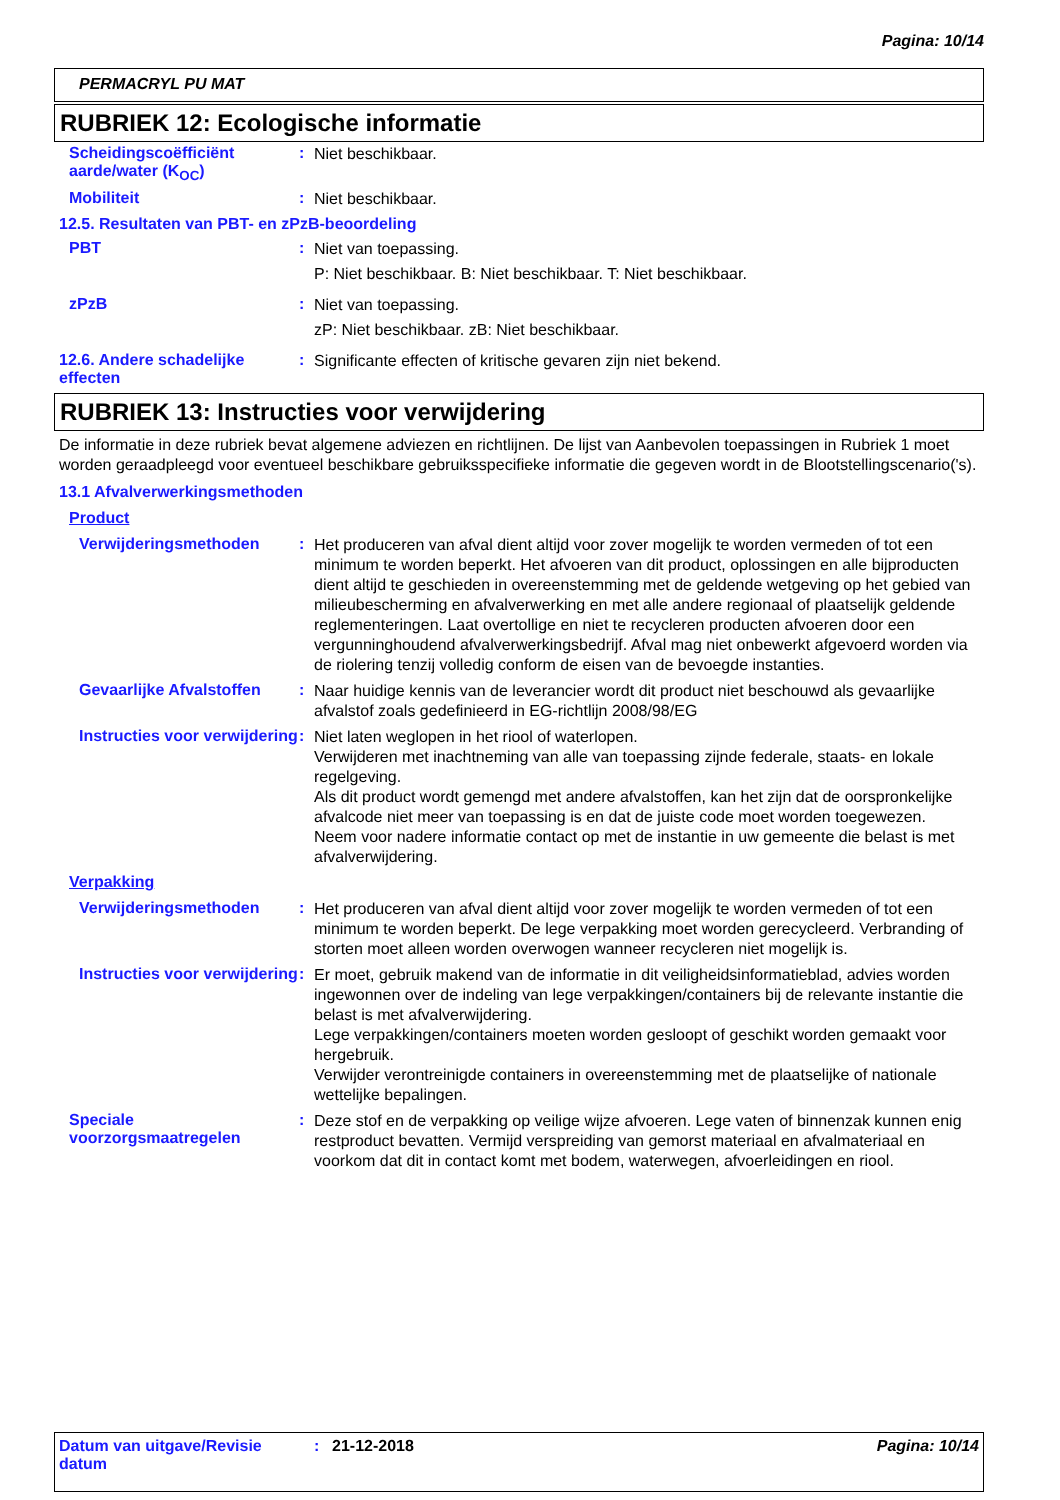Pagina: 10/14
PERMACRYL PU MAT
RUBRIEK 12: Ecologische informatie
Scheidingscoëfficiënt aarde/water (K<sub>OC</sub>)
:
Niet beschikbaar.
Mobiliteit :
Niet beschikbaar.
12.5. Resultaten van PBT- en zPzB-beoordeling
PBT :
Niet van toepassing.
P: Niet beschikbaar. B: Niet beschikbaar. T: Niet beschikbaar.
zPzB :
Niet van toepassing.
zP: Niet beschikbaar. zB: Niet beschikbaar.
12.6. Andere schadelijke effecten
:
Significante effecten of kritische gevaren zijn niet bekend.
RUBRIEK 13: Instructies voor verwijdering
De informatie in deze rubriek bevat algemene adviezen en richtlijnen. De lijst van Aanbevolen toepassingen in Rubriek 1 moet worden geraadpleegd voor eventueel beschikbare gebruiksspecifieke informatie die gegeven wordt in de Blootstellingscenario('s).
13.1 Afvalverwerkingsmethoden
Product
Verwijderingsmethoden :
Het produceren van afval dient altijd voor zover mogelijk te worden vermeden of tot een minimum te worden beperkt. Het afvoeren van dit product, oplossingen en alle bijproducten dient altijd te geschieden in overeenstemming met de geldende wetgeving op het gebied van milieubescherming en afvalverwerking en met alle andere regionaal of plaatselijk geldende reglementeringen. Laat overtollige en niet te recycleren producten afvoeren door een vergunninghoudend afvalverwerkingsbedrijf. Afval mag niet onbewerkt afgevoerd worden via de riolering tenzij volledig conform de eisen van de bevoegde instanties.
Gevaarlijke Afvalstoffen
:
Naar huidige kennis van de leverancier wordt dit product niet beschouwd als gevaarlijke afvalstof zoals gedefinieerd in EG-richtlijn 2008/98/EG
Instructies voor verwijdering
:
Niet laten weglopen in het riool of waterlopen.
Verwijderen met inachtneming van alle van toepassing zijnde federale, staats- en lokale regelgeving.
Als dit product wordt gemengd met andere afvalstoffen, kan het zijn dat de oorspronkelijke afvalcode niet meer van toepassing is en dat de juiste code moet worden toegewezen.
Neem voor nadere informatie contact op met de instantie in uw gemeente die belast is met afvalverwijdering.
Verpakking
Verwijderingsmethoden :
Het produceren van afval dient altijd voor zover mogelijk te worden vermeden of tot een minimum te worden beperkt. De lege verpakking moet worden gerecycleerd. Verbranding of storten moet alleen worden overwogen wanneer recycleren niet mogelijk is.
Instructies voor verwijdering
:
Er moet, gebruik makend van de informatie in dit veiligheidsinformatieblad, advies worden ingewonnen over de indeling van lege verpakkingen/containers bij de relevante instantie die belast is met afvalverwijdering.
Lege verpakkingen/containers moeten worden gesloopt of geschikt worden gemaakt voor hergebruik.
Verwijder verontreinigde containers in overeenstemming met de plaatselijke of nationale wettelijke bepalingen.
Speciale voorzorgsmaatregelen
:
Deze stof en de verpakking op veilige wijze afvoeren. Lege vaten of binnenzak kunnen enig restproduct bevatten. Vermijd verspreiding van gemorst materiaal en afvalmateriaal en voorkom dat dit in contact komt met bodem, waterwegen, afvoerleidingen en riool.
Datum van uitgave/Revisie datum
: 21-12-2018 Pagina: 10/14